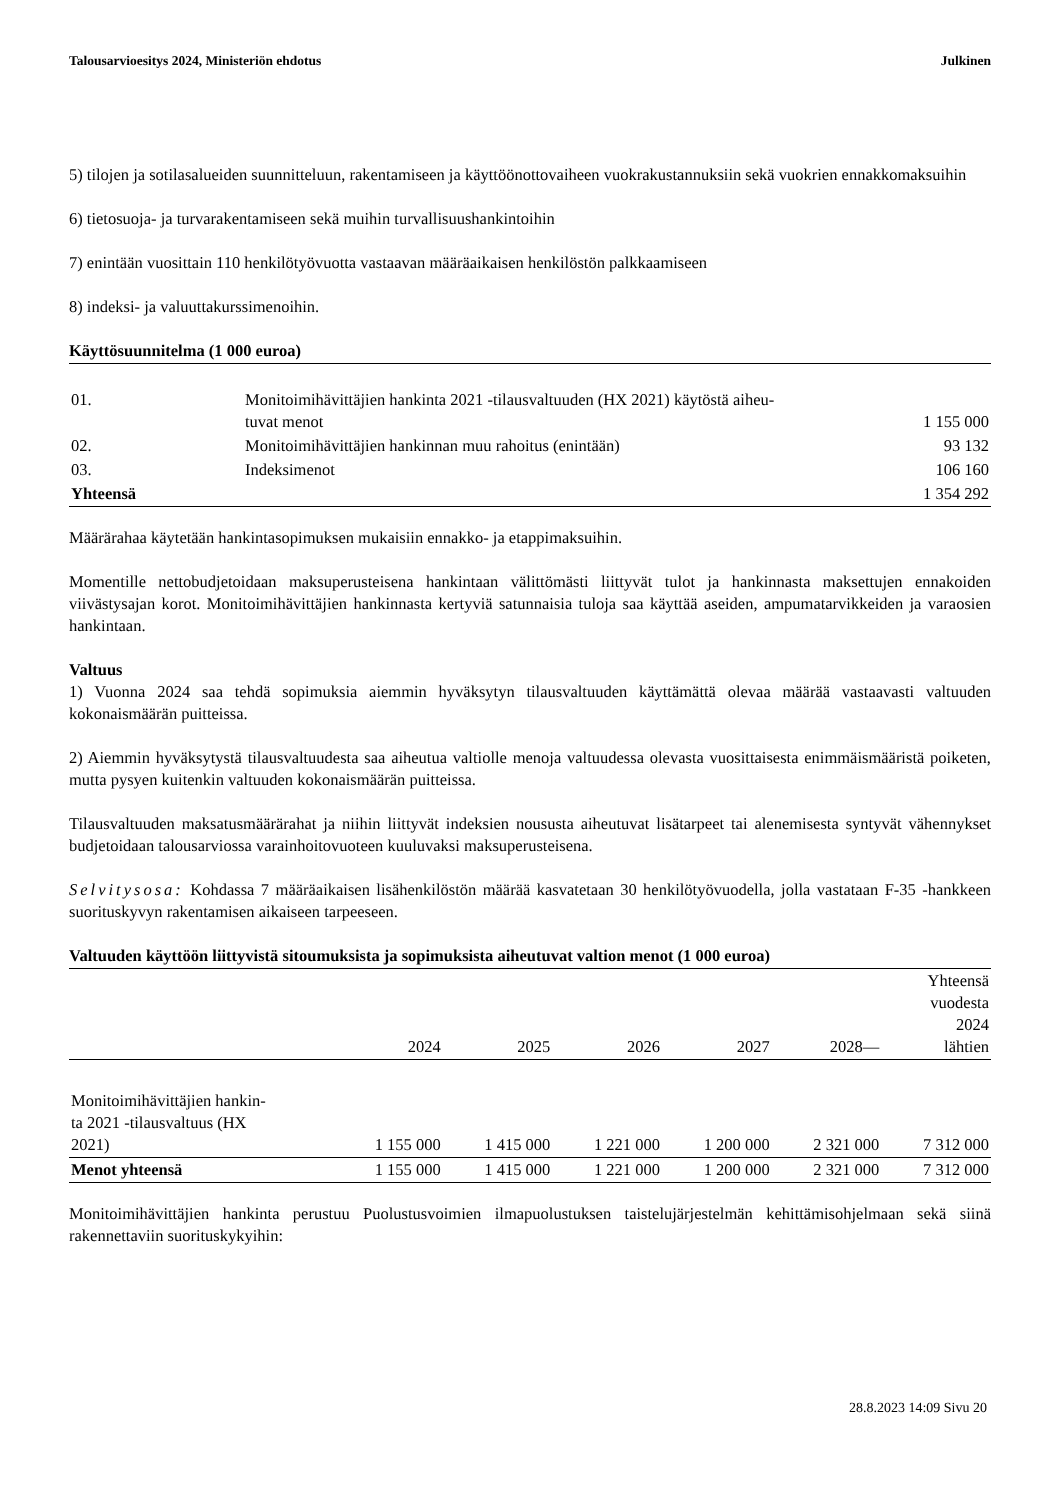Talousarvioesitys 2024, Ministeriön ehdotus Julkinen
5) tilojen ja sotilasalueiden suunnitteluun, rakentamiseen ja käyttöönottovaiheen vuokrakustannuksiin sekä vuokrien ennakkomaksuihin
6) tietosuoja- ja turvarakentamiseen sekä muihin turvallisuushankintoihin
7) enintään vuosittain 110 henkilötyövuotta vastaavan määräaikaisen henkilöstön palkkaamiseen
8) indeksi- ja valuuttakurssimenoihin.
Käyttösuunnitelma (1 000 euroa)
| 01. | Monitoimihävittäjien hankinta 2021 -tilausvaltuuden (HX 2021) käytöstä aiheu- tuvat menot | 1 155 000 |
| 02. | Monitoimihävittäjien hankinnan muu rahoitus (enintään) | 93 132 |
| 03. | Indeksimenot | 106 160 |
| Yhteensä | | 1 354 292 |
Määrärahaa käytetään hankintasopimuksen mukaisiin ennakko- ja etappimaksuihin.
Momentille nettobudjetoidaan maksuperusteisena hankintaan välittömästi liittyvät tulot ja hankinnasta maksettujen ennakoiden viivästysajan korot. Monitoimihävittäjien hankinnasta kertyviä satunnaisia tuloja saa käyttää aseiden, ampumatarvikkeiden ja varaosien hankintaan.
Valtuus
1) Vuonna 2024 saa tehdä sopimuksia aiemmin hyväksytyn tilausvaltuuden käyttämättä olevaa määrää vastaavasti valtuuden kokonaismäärän puitteissa.
2) Aiemmin hyväksytystä tilausvaltuudesta saa aiheutua valtiolle menoja valtuudessa olevasta vuosittaisesta enimmäismääristä poiketen, mutta pysyen kuitenkin valtuuden kokonaismäärän puitteissa.
Tilausvaltuuden maksatusmäärärahat ja niihin liittyvät indeksien noususta aiheutuvat lisätarpeet tai alenemisesta syntyvät vähennykset budjetoidaan talousarviossa varainhoitovuoteen kuuluvaksi maksuperusteisena.
Selvitysosa: Kohdassa 7 määräaikaisen lisähenkilöstön määrää kasvatetaan 30 henkilötyövuodella, jolla vastataan F-35 -hankkeen suorituskyvyn rakentamisen aikaiseen tarpeeseen.
Valtuuden käyttöön liittyvistä sitoumuksista ja sopimuksista aiheutuvat valtion menot (1 000 euroa)
| | 2024 | 2025 | 2026 | 2027 | 2028— | Yhteensä vuodesta 2024 lähtien |
| --- | --- | --- | --- | --- | --- | --- |
| Monitoimihävittäjien hankin- ta 2021 -tilausvaltuus (HX 2021) | 1 155 000 | 1 415 000 | 1 221 000 | 1 200 000 | 2 321 000 | 7 312 000 |
| Menot yhteensä | 1 155 000 | 1 415 000 | 1 221 000 | 1 200 000 | 2 321 000 | 7 312 000 |
Monitoimihävittäjien hankinta perustuu Puolustusvoimien ilmapuolustuksen taistelujärjestelmän kehittämisohjelmaan sekä siinä rakennettaviin suorituskykyihin:
28.8.2023 14:09 Sivu 20